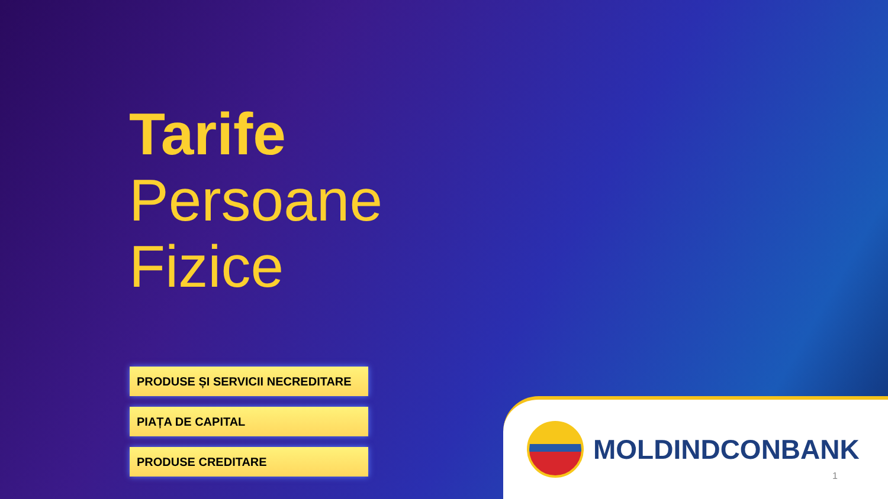Tarife
Persoane
Fizice
PRODUSE ȘI SERVICII NECREDITARE
PIAȚA DE CAPITAL
PRODUSE CREDITARE
MOLDINDCONBANK
1